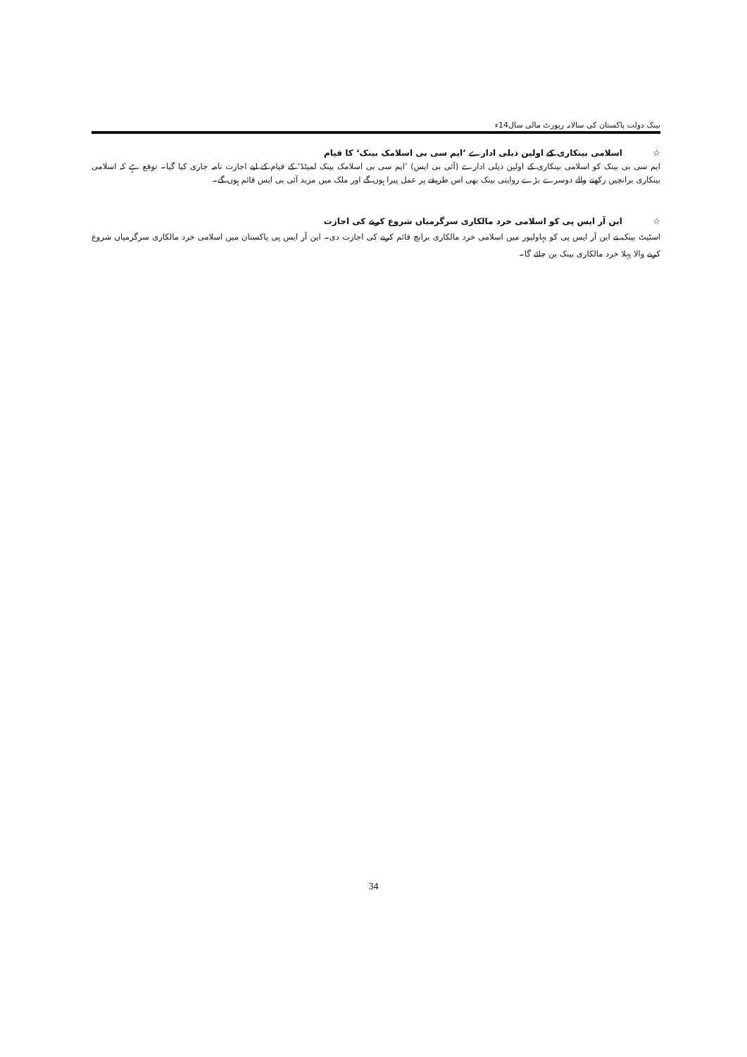بینک دولت پاکستان کی سالانہ رپورٹ مالی سال14ء
☆ اسلامی بینکاری کے اولین ذیلی ادارے ’ایم سی بی اسلامک بینک‘ کا قیام
ایم سی بی بینک کو اسلامی بینکاری کے اولین ذیلی ادارے (آئی بی ایس) ’ایم سی بی اسلامک بینک لمیٹڈ‘ کے قیام کے لیے اجازت نامہ جاری کیا گیا۔ توقع ہے کہ اسلامی بینکاری برانچیں رکھنے والے دوسرے بڑے روایتی بینک بھی اس طریقے پر عمل پیرا ہوں گے اور ملک میں مزید آئی بی ایس قائم ہوں گے۔
☆ این آر ایس پی کو اسلامی خرد مالکاری سرگرمیاں شروع کرنے کی اجازت
اسٹیٹ بینک نے این آر ایس پی کو بہاولپور میں اسلامی خرد مالکاری برانچ قائم کرنے کی اجازت دی۔ این آر ایس پی پاکستان میں اسلامی خرد مالکاری سرگرمیاں شروع کرنے والا پہلا خرد مالکاری بینک بن جائے گا۔
34